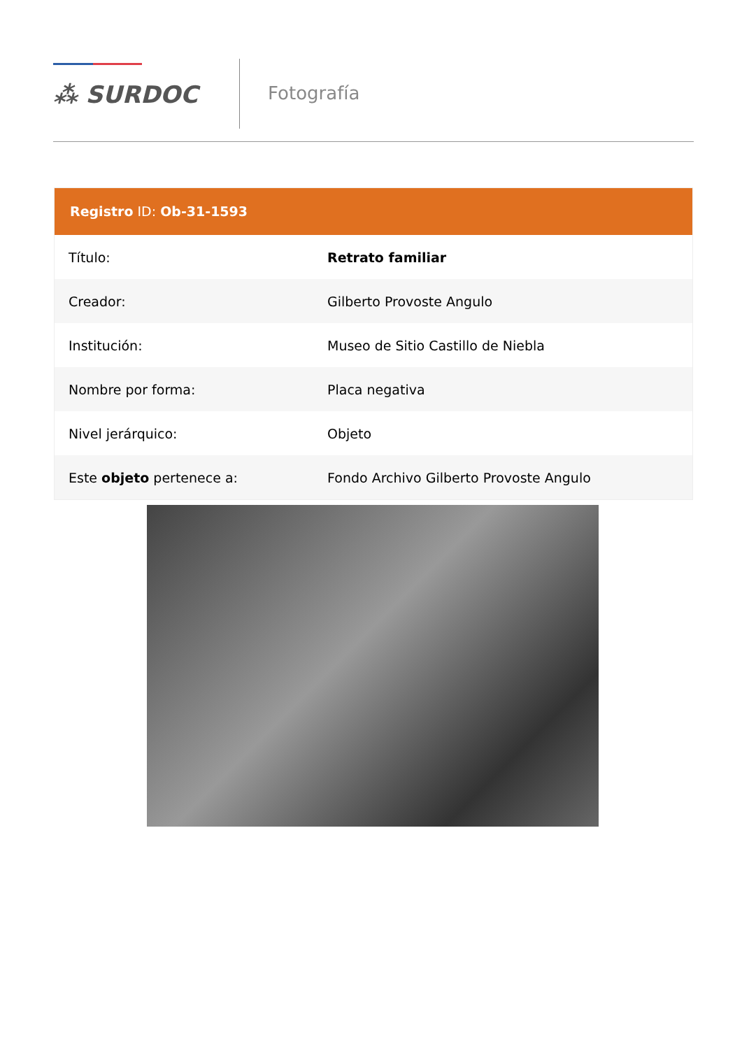⁂ SURDOC
Fotografía
Registro ID: Ob-31-1593
| Título: | Retrato familiar |
| Creador: | Gilberto Provoste Angulo |
| Institución: | Museo de Sitio Castillo de Niebla |
| Nombre por forma: | Placa negativa |
| Nivel jerárquico: | Objeto |
| Este objeto pertenece a: | Fondo Archivo Gilberto Provoste Angulo |